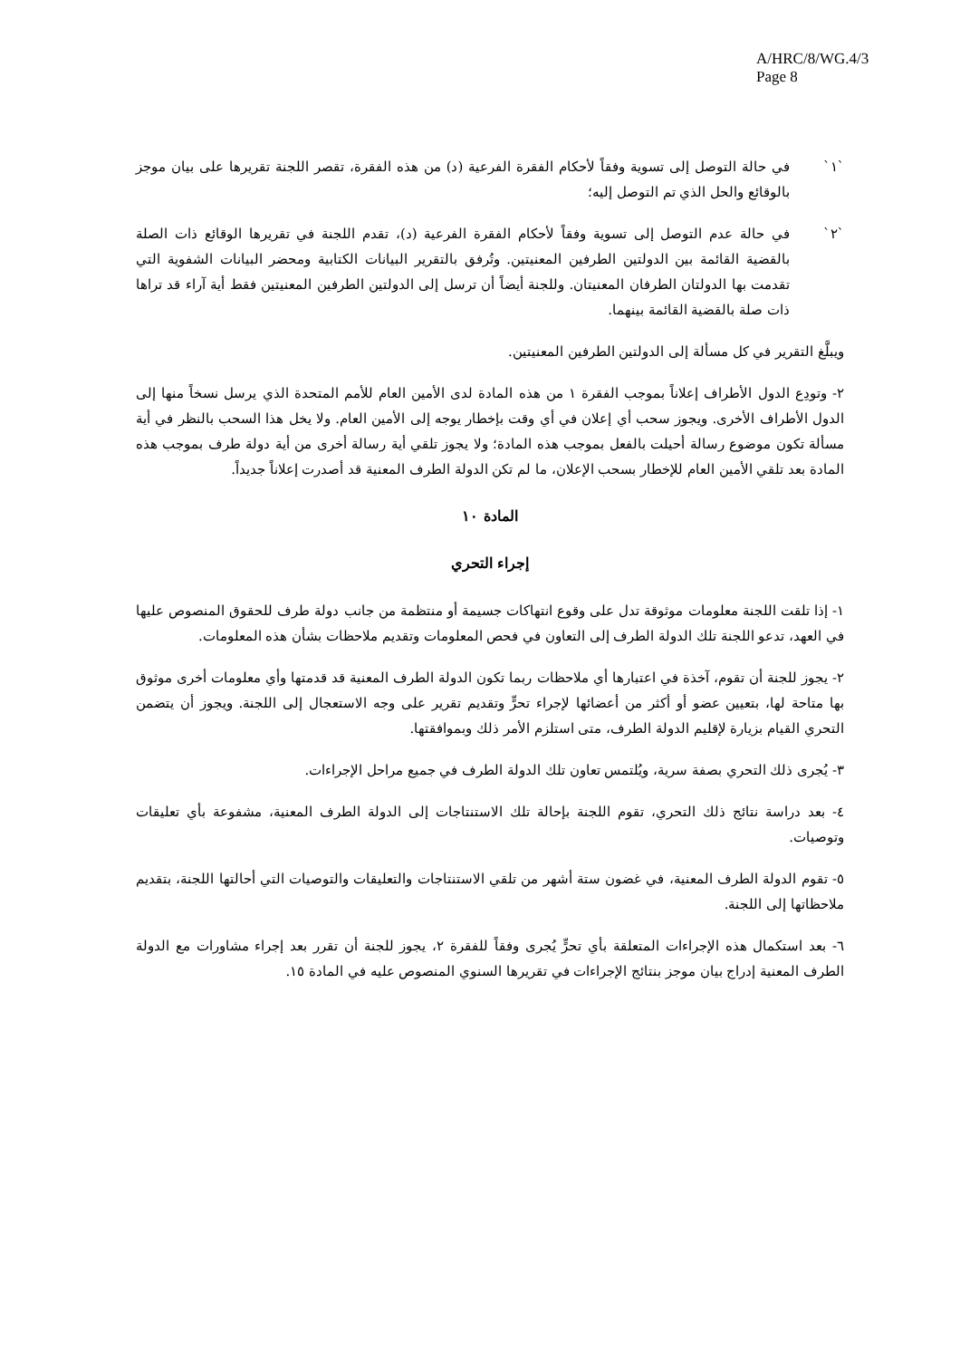A/HRC/8/WG.4/3
Page 8
`١` في حالة التوصل إلى تسوية وفقاً لأحكام الفقرة الفرعية (د) من هذه الفقرة، تقصر اللجنة تقريرها على بيان موجز بالوقائع والحل الذي تم التوصل إليه؛
`٢` في حالة عدم التوصل إلى تسوية وفقاً لأحكام الفقرة الفرعية (د)، تقدم اللجنة في تقريرها الوقائع ذات الصلة بالقضية القائمة بين الدولتين الطرفين المعنيتين. وتُرفق بالتقرير البيانات الكتابية ومحضر البيانات الشفوية التي تقدمت بها الدولتان الطرفان المعنيتان. وللجنة أيضاً أن ترسل إلى الدولتين الطرفين المعنيتين فقط أية آراء قد تراها ذات صلة بالقضية القائمة بينهما.
ويبلَّغ التقرير في كل مسألة إلى الدولتين الطرفين المعنيتين.
٢- وتودِع الدول الأطراف إعلاناً بموجب الفقرة ١ من هذه المادة لدى الأمين العام للأمم المتحدة الذي يرسل نسخاً منها إلى الدول الأطراف الأخرى. ويجوز سحب أي إعلان في أي وقت بإخطار يوجه إلى الأمين العام. ولا يخل هذا السحب بالنظر في أية مسألة تكون موضوع رسالة أحيلت بالفعل بموجب هذه المادة؛ ولا يجوز تلقي أية رسالة أخرى من أية دولة طرف بموجب هذه المادة بعد تلقي الأمين العام للإخطار بسحب الإعلان، ما لم تكن الدولة الطرف المعنية قد أصدرت إعلاناً جديداً.
المادة ١٠
إجراء التحري
١- إذا تلقت اللجنة معلومات موثوقة تدل على وقوع انتهاكات جسيمة أو منتظمة من جانب دولة طرف للحقوق المنصوص عليها في العهد، تدعو اللجنة تلك الدولة الطرف إلى التعاون في فحص المعلومات وتقديم ملاحظات بشأن هذه المعلومات.
٢- يجوز للجنة أن تقوم، آخذة في اعتبارها أي ملاحظات ربما تكون الدولة الطرف المعنية قد قدمتها وأي معلومات أخرى موثوق بها متاحة لها، بتعيين عضو أو أكثر من أعضائها لإجراء تحرٍّ وتقديم تقرير على وجه الاستعجال إلى اللجنة. ويجوز أن يتضمن التحري القيام بزيارة لإقليم الدولة الطرف، متى استلزم الأمر ذلك وبموافقتها.
٣- يُجرى ذلك التحري بصفة سرية، ويُلتمس تعاون تلك الدولة الطرف في جميع مراحل الإجراءات.
٤- بعد دراسة نتائج ذلك التحري، تقوم اللجنة بإحالة تلك الاستنتاجات إلى الدولة الطرف المعنية، مشفوعة بأي تعليقات وتوصيات.
٥- تقوم الدولة الطرف المعنية، في غضون ستة أشهر من تلقي الاستنتاجات والتعليقات والتوصيات التي أحالتها اللجنة، بتقديم ملاحظاتها إلى اللجنة.
٦- بعد استكمال هذه الإجراءات المتعلقة بأي تحرٍّ يُجرى وفقاً للفقرة ٢، يجوز للجنة أن تقرر بعد إجراء مشاورات مع الدولة الطرف المعنية إدراج بيان موجز بنتائج الإجراءات في تقريرها السنوي المنصوص عليه في المادة ١٥.